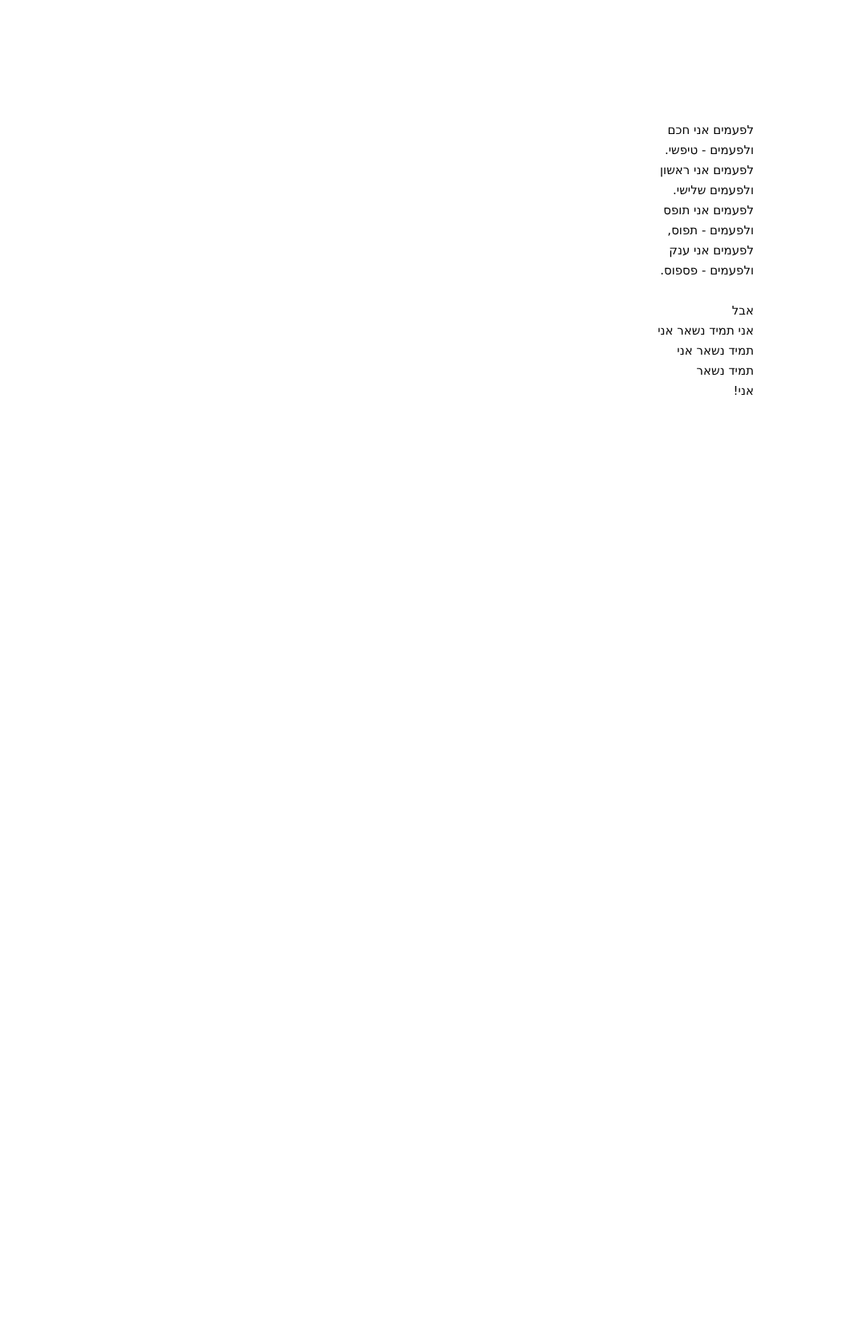לפעמים אני חכם
ולפעמים - טיפשי.
לפעמים אני ראשון
ולפעמים שלישי.
לפעמים אני תופס
ולפעמים - תפוס,
לפעמים אני ענק
ולפעמים - פספוס.
אבל
אני תמיד נשאר אני
תמיד נשאר אני
תמיד נשאר
אני!